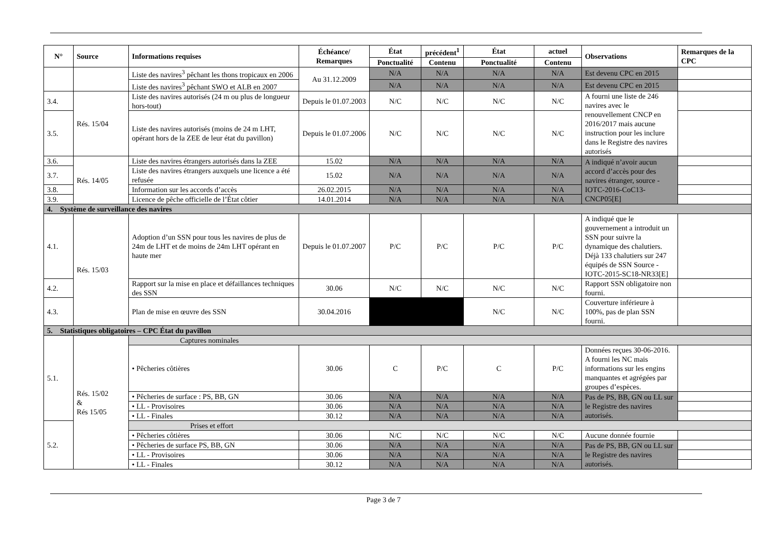| N° | Source | Informations requises | Échéance/ Remarques | État | précédent<sup>1</sup> | État | actuel | Observations | Remarques de la CPC |
| --- | --- | --- | --- | --- | --- | --- | --- | --- | --- |
| | | | | Ponctualité | Contenu | Ponctualité | Contenu | | |
| | | Liste des navires<sup>3</sup> pêchant les thons tropicaux en 2006 | Au 31.12.2009 | N/A | N/A | N/A | N/A | Est devenu CPC en 2015 | |
| | | Liste des navires<sup>3</sup> pêchant SWO et ALB en 2007 | | N/A | N/A | N/A | N/A | Est devenu CPC en 2015 | |
| 3.4. | Rés. 15/04 | Liste des navires autorisés (24 m ou plus de longueur hors-tout) | Depuis le 01.07.2003 | N/C | N/C | N/C | N/C | A fourni une liste de 246 navires avec le renouvellement CNCP en 2016/2017 mais aucune instruction pour les inclure dans le Registre des navires autorisés | |
| 3.5. | | Liste des navires autorisés (moins de 24 m LHT, opérant hors de la ZEE de leur état du pavillon) | Depuis le 01.07.2006 | N/C | N/C | N/C | N/C | | |
| 3.6. | Rés. 14/05 | Liste des navires étrangers autorisés dans la ZEE | 15.02 | N/A | N/A | N/A | N/A | A indiqué n’avoir aucun accord d’accès pour des navires étranger, source - IOTC-2016-CoC13-CNCP05[E] | |
| 3.7. | | Liste des navires étrangers auxquels une licence a été refusée | 15.02 | N/A | N/A | N/A | N/A | | |
| 3.8. | | Information sur les accords d’accès | 26.02.2015 | N/A | N/A | N/A | N/A | | |
| 3.9. | | Licence de pêche officielle de l’État côtier | 14.01.2014 | N/A | N/A | N/A | N/A | | |
| 4. Système de surveillance des navires | | | | | | | | | |
| 4.1. | Rés. 15/03 | Adoption d’un SSN pour tous les navires de plus de 24m de LHT et de moins de 24m LHT opérant en haute mer | Depuis le 01.07.2007 | P/C | P/C | P/C | P/C | A indiqué que le gouvernement a introduit un SSN pour suivre la dynamique des chalutiers. Déjà 133 chalutiers sur 247 équipés de SSN Source - IOTC-2015-SC18-NR33[E] | |
| 4.2. | | Rapport sur la mise en place et défaillances techniques des SSN | 30.06 | N/C | N/C | N/C | N/C | Rapport SSN obligatoire non fourni. | |
| 4.3. | | Plan de mise en œuvre des SSN | 30.04.2016 | | | N/C | N/C | Couverture inférieure à 100%, pas de plan SSN fourni. | |
| 5. Statistiques obligatoires – CPC État du pavillon | | | | | | | | | |
| 5.1. | Rés. 15/02 & Rés 15/05 | Captures nominales | | | | | | | |
| | | • Pêcheries côtières | 30.06 | C | P/C | C | P/C | Données reçues 30-06-2016. A fourni les NC mais informations sur les engins manquantes et agrégées par groupes d’espèces. | |
| | | • Pêcheries de surface : PS, BB, GN | 30.06 | N/A | N/A | N/A | N/A | Pas de PS, BB, GN ou LL sur le Registre des navires autorisés. | |
| | | • LL - Provisoires | 30.06 | N/A | N/A | N/A | N/A | | |
| | | • LL - Finales | 30.12 | N/A | N/A | N/A | N/A | | |
| 5.2. | | Prises et effort | | | | | | | |
| | | • Pêcheries côtières | 30.06 | N/C | N/C | N/C | N/C | Aucune donnée fournie | |
| | | • Pêcheries de surface PS, BB, GN | 30.06 | N/A | N/A | N/A | N/A | Pas de PS, BB, GN ou LL sur le Registre des navires autorisés. | |
| | | • LL - Provisoires | 30.06 | N/A | N/A | N/A | N/A | | |
| | | • LL - Finales | 30.12 | N/A | N/A | N/A | N/A | | |
Page 3 de 7